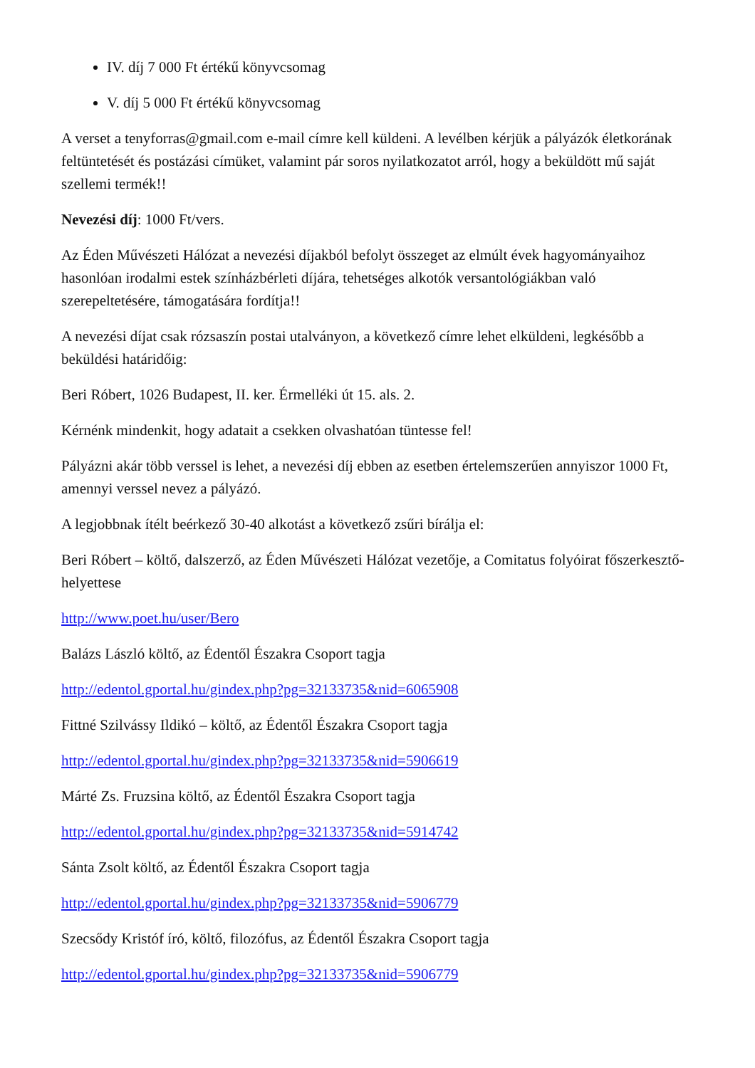IV. díj 7 000 Ft értékű könyvcsomag
V. díj 5 000 Ft értékű könyvcsomag
A verset a tenyforras@gmail.com e-mail címre kell küldeni. A levélben kérjük a pályázók életkorának feltüntetését és postázási címüket, valamint pár soros nyilatkozatot arról, hogy a beküldött mű saját szellemi termék!!
Nevezési díj: 1000 Ft/vers.
Az Éden Művészeti Hálózat a nevezési díjakból befolyt összeget az elmúlt évek hagyományaihoz hasonlóan irodalmi estek színházbérleti díjára, tehetséges alkotók versantológiákban való szerepeltetésére, támogatására fordítja!!
A nevezési díjat csak rózsaszín postai utalványon, a következő címre lehet elküldeni, legkésőbb a beküldési határidőig:
Beri Róbert, 1026 Budapest, II. ker. Érmelléki út 15. als. 2.
Kérnénk mindenkit, hogy adatait a csekken olvashatóan tüntesse fel!
Pályázni akár több verssel is lehet, a nevezési díj ebben az esetben értelemszerűen annyiszor 1000 Ft, amennyi verssel nevez a pályázó.
A legjobbnak ítélt beérkező 30-40 alkotást a következő zsűri bírálja el:
Beri Róbert – költő, dalszerző, az Éden Művészeti Hálózat vezetője, a Comitatus folyóirat főszerkesztő-helyettese
http://www.poet.hu/user/Bero
Balázs László költő, az Édentől Északra Csoport tagja
http://edentol.gportal.hu/gindex.php?pg=32133735&nid=6065908
Fittné Szilvássy Ildikó – költő, az Édentől Északra Csoport tagja
http://edentol.gportal.hu/gindex.php?pg=32133735&nid=5906619
Márté Zs. Fruzsina költő, az Édentől Északra Csoport tagja
http://edentol.gportal.hu/gindex.php?pg=32133735&nid=5914742
Sánta Zsolt költő, az Édentől Északra Csoport tagja
http://edentol.gportal.hu/gindex.php?pg=32133735&nid=5906779
Szecsődy Kristóf író, költő, filozófus, az Édentől Északra Csoport tagja
http://edentol.gportal.hu/gindex.php?pg=32133735&nid=5906779